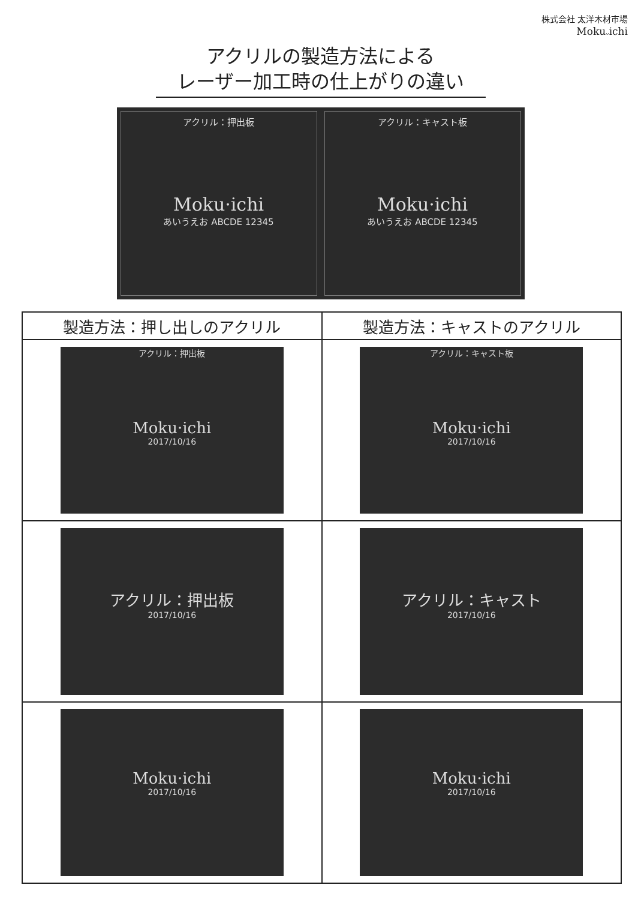株式会社 太洋木材市場
Moku<sub>ᵕ</sub>ichi
アクリルの製造方法による
レーザー加工時の仕上がりの違い
アクリル：押出板
Moku·ichi
あいうえお ABCDE 12345
アクリル：キャスト板
Moku·ichi
あいうえお ABCDE 12345
| 製造方法：押し出しのアクリル | 製造方法：キャストのアクリル |
| --- | --- |
| アクリル：押出板 Moku·ichi 2017/10/16 | アクリル：キャスト板 Moku·ichi 2017/10/16 |
| アクリル：押出板 2017/10/16 | アクリル：キャスト 2017/10/16 |
| Moku·ichi 2017/10/16 | Moku·ichi 2017/10/16 |